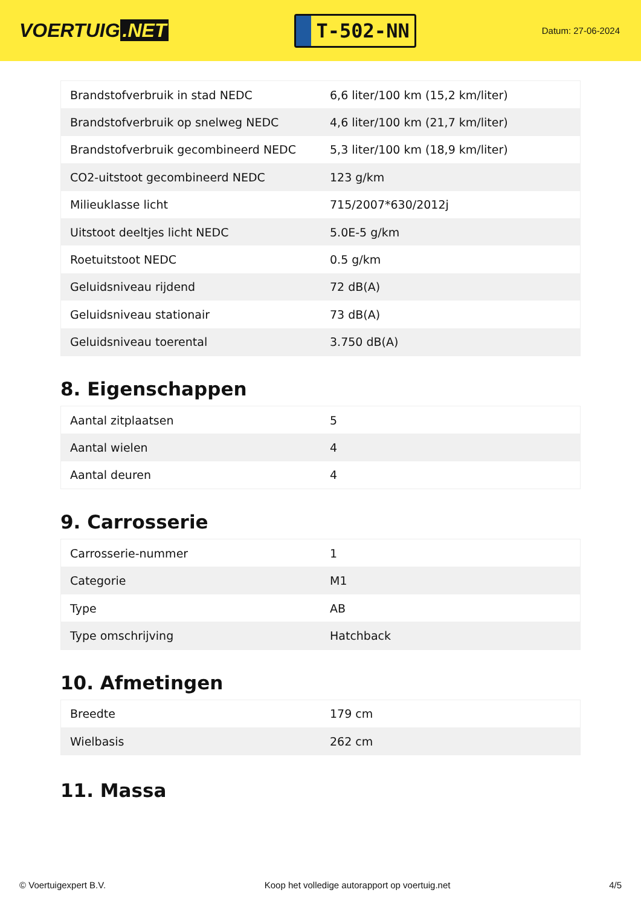VOERTUIG.NET
T-502-NN
Datum: 27-06-2024
| Brandstofverbruik in stad NEDC | 6,6 liter/100 km (15,2 km/liter) |
| Brandstofverbruik op snelweg NEDC | 4,6 liter/100 km (21,7 km/liter) |
| Brandstofverbruik gecombineerd NEDC | 5,3 liter/100 km (18,9 km/liter) |
| CO2-uitstoot gecombineerd NEDC | 123 g/km |
| Milieuklasse licht | 715/2007*630/2012j |
| Uitstoot deeltjes licht NEDC | 5.0E-5 g/km |
| Roetuitstoot NEDC | 0.5 g/km |
| Geluidsniveau rijdend | 72 dB(A) |
| Geluidsniveau stationair | 73 dB(A) |
| Geluidsniveau toerental | 3.750 dB(A) |
8. Eigenschappen
| Aantal zitplaatsen | 5 |
| Aantal wielen | 4 |
| Aantal deuren | 4 |
9. Carrosserie
| Carrosserie-nummer | 1 |
| Categorie | M1 |
| Type | AB |
| Type omschrijving | Hatchback |
10. Afmetingen
| Breedte | 179 cm |
| Wielbasis | 262 cm |
11. Massa
© Voertuigexpert B.V. Koop het volledige autorapport op voertuig.net 4/5